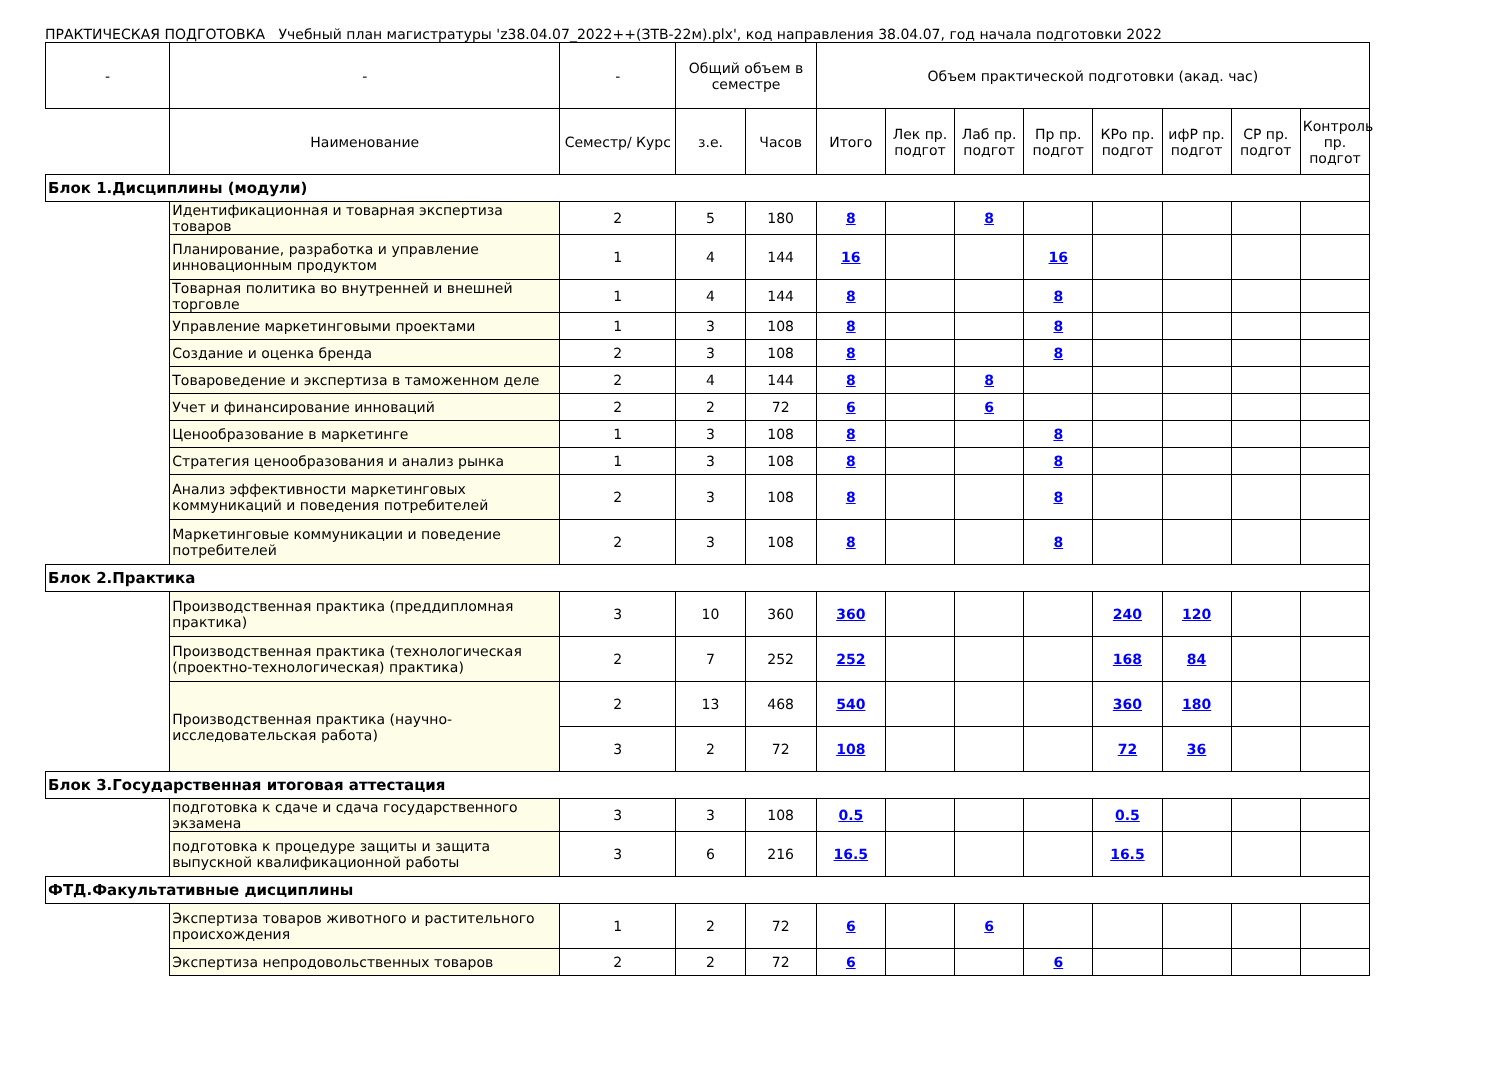ПРАКТИЧЕСКАЯ ПОДГОТОВКА Учебный план магистратуры 'z38.04.07_2022++(ЗТВ-22м).plx', код направления 38.04.07, год начала подготовки 2022
| - | - | - | Общий объем в семестре | | Объем практической подготовки (акад. час) | | | | | | | |
| --- | --- | --- | --- | --- | --- | --- | --- | --- | --- | --- | --- | --- |
| | Наименование | Семестр/ Курс | з.е. | Часов | Итого | Лек пр. подгот | Лаб пр. подгот | Пр пр. подгот | КРо пр. подгот | ифР пр. подгот | СР пр. подгот | Контроль пр. подгот |
| Блок 1.Дисциплины (модули) | | | | | | | | | | | | |
| | Идентификационная и товарная экспертиза товаров | 2 | 5 | 180 | 8 | | 8 | | | | | |
| | Планирование, разработка и управление инновационным продуктом | 1 | 4 | 144 | 16 | | | 16 | | | | |
| | Товарная политика во внутренней и внешней торговле | 1 | 4 | 144 | 8 | | | 8 | | | | |
| | Управление маркетинговыми проектами | 1 | 3 | 108 | 8 | | | 8 | | | | |
| | Создание и оценка бренда | 2 | 3 | 108 | 8 | | | 8 | | | | |
| | Товароведение и экспертиза в таможенном деле | 2 | 4 | 144 | 8 | | 8 | | | | | |
| | Учет и финансирование инноваций | 2 | 2 | 72 | 6 | | 6 | | | | | |
| | Ценообразование в маркетинге | 1 | 3 | 108 | 8 | | | 8 | | | | |
| | Стратегия ценообразования и анализ рынка | 1 | 3 | 108 | 8 | | | 8 | | | | |
| | Анализ эффективности маркетинговых коммуникаций и поведения потребителей | 2 | 3 | 108 | 8 | | | 8 | | | | |
| | Маркетинговые коммуникации и поведение потребителей | 2 | 3 | 108 | 8 | | | 8 | | | | |
| Блок 2.Практика | | | | | | | | | | | | |
| | Производственная практика (преддипломная практика) | 3 | 10 | 360 | 360 | | | | 240 | 120 | | |
| | Производственная практика (технологическая (проектно-технологическая) практика) | 2 | 7 | 252 | 252 | | | | 168 | 84 | | |
| | Производственная практика (научно-исследовательская работа) | 2 | 13 | 468 | 540 | | | | 360 | 180 | | |
| | | 3 | 2 | 72 | 108 | | | | 72 | 36 | | |
| Блок 3.Государственная итоговая аттестация | | | | | | | | | | | | |
| | подготовка к сдаче и сдача государственного экзамена | 3 | 3 | 108 | 0.5 | | | | 0.5 | | | |
| | подготовка к процедуре защиты и защита выпускной квалификационной работы | 3 | 6 | 216 | 16.5 | | | | 16.5 | | | |
| ФТД.Факультативные дисциплины | | | | | | | | | | | | |
| | Экспертиза товаров животного и растительного происхождения | 1 | 2 | 72 | 6 | | 6 | | | | | |
| | Экспертиза непродовольственных товаров | 2 | 2 | 72 | 6 | | | 6 | | | | |